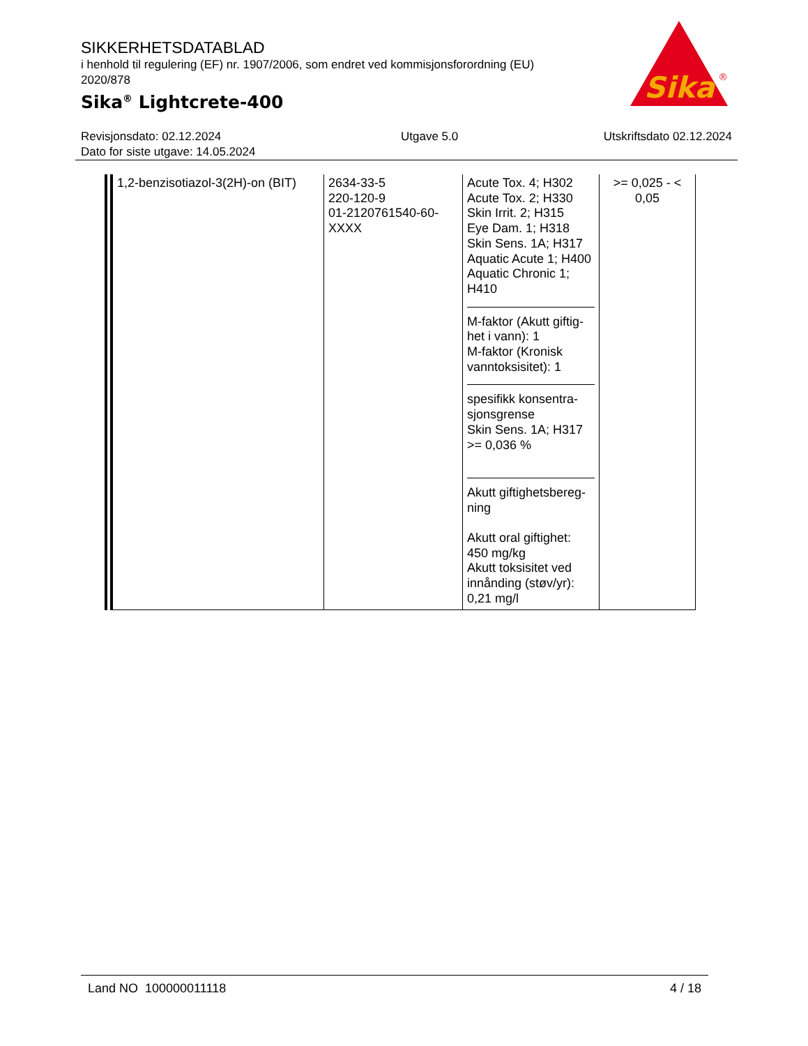SIKKERHETSDATABLAD
i henhold til regulering (EF) nr. 1907/2006, som endret ved kommisjonsforordning (EU) 2020/878
Sika<sup>®</sup> Lightcrete-400
Sika
®
Revisjonsdato: 02.12.2024
Dato for siste utgave: 14.05.2024
Utgave 5.0 Utskriftsdato 02.12.2024
| 1,2-benzisotiazol-3(2H)-on (BIT) | 2634-33-5 220-120-9 01-2120761540-60-XXXX | Acute Tox. 4; H302 Acute Tox. 2; H330 Skin Irrit. 2; H315 Eye Dam. 1; H318 Skin Sens. 1A; H317 Aquatic Acute 1; H400 Aquatic Chronic 1; H410 M-faktor (Akutt giftig-het i vann): 1 M-faktor (Kronisk vanntoksisitet): 1 spesifikk konsentra-sjonsgrense Skin Sens. 1A; H317 >= 0,036 % Akutt giftighetsbereg-ning Akutt oral giftighet: 450 mg/kg Akutt toksisitet ved innånding (støv/yr): 0,21 mg/l | >= 0,025 - < 0,05 |
Land NO 100000011118 4 / 18